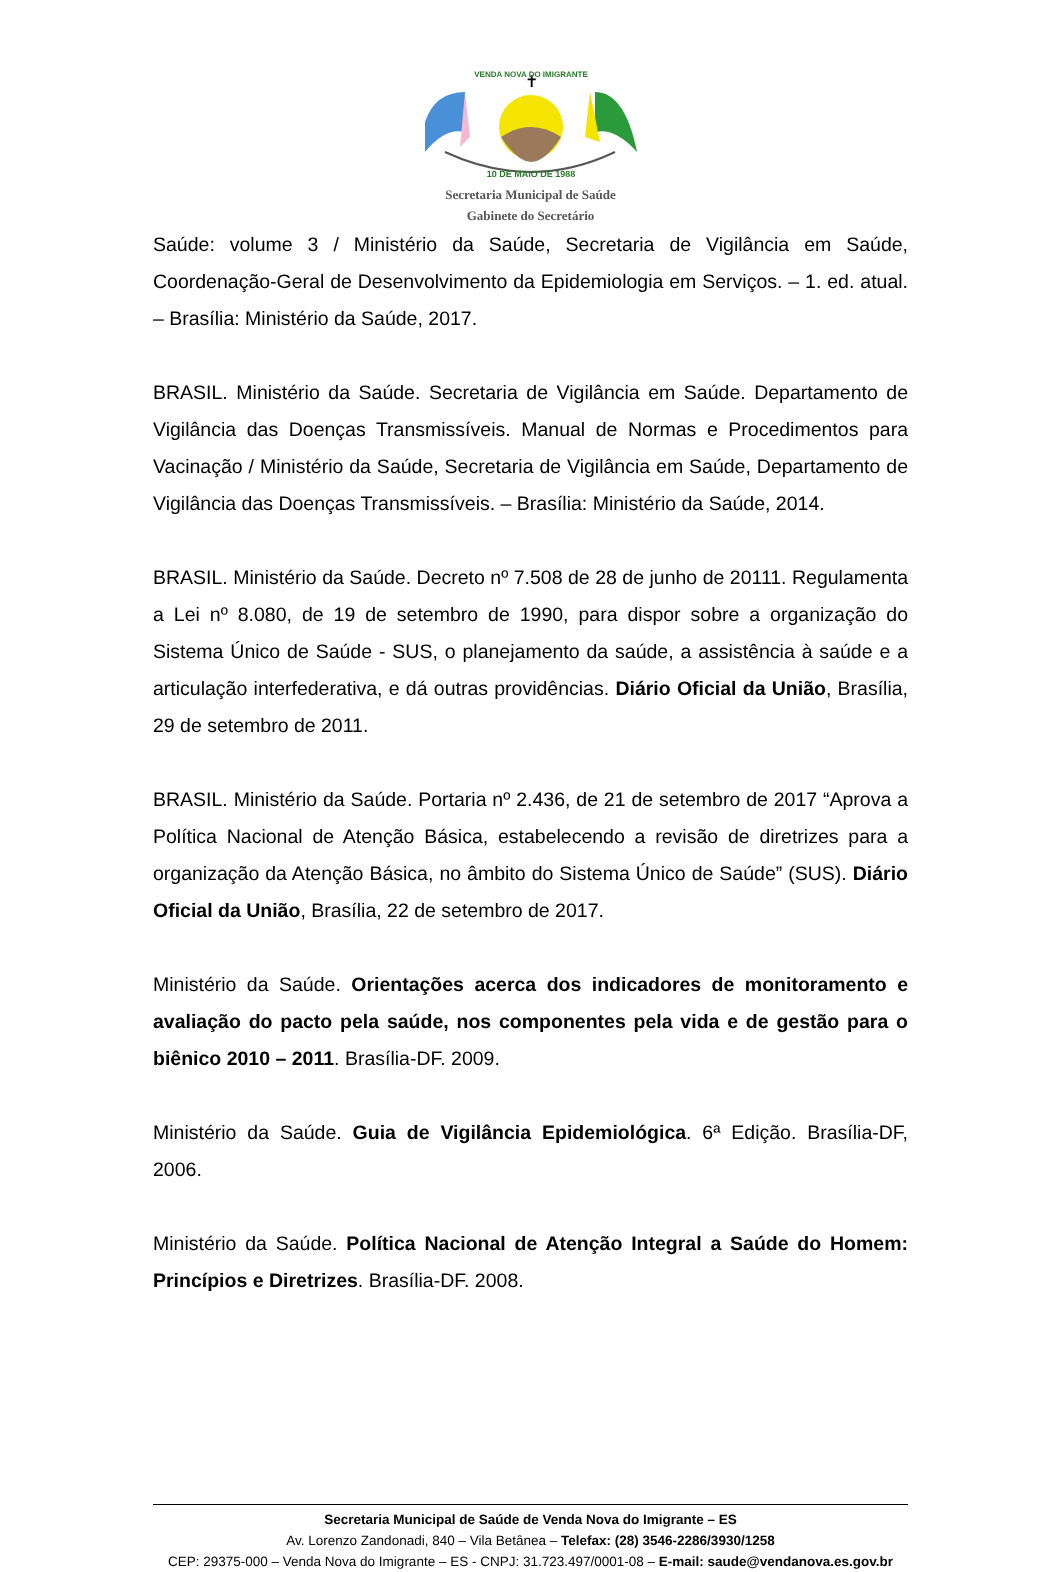✝
VENDA NOVA DO IMIGRANTE
10 DE MAIO DE 1988
Secretaria Municipal de Saúde
Gabinete do Secretário
Saúde: volume 3 / Ministério da Saúde, Secretaria de Vigilância em Saúde, Coordenação-Geral de Desenvolvimento da Epidemiologia em Serviços. – 1. ed. atual. – Brasília: Ministério da Saúde, 2017.
BRASIL. Ministério da Saúde. Secretaria de Vigilância em Saúde. Departamento de Vigilância das Doenças Transmissíveis. Manual de Normas e Procedimentos para Vacinação / Ministério da Saúde, Secretaria de Vigilância em Saúde, Departamento de Vigilância das Doenças Transmissíveis. – Brasília: Ministério da Saúde, 2014.
BRASIL. Ministério da Saúde. Decreto nº 7.508 de 28 de junho de 20111. Regulamenta a Lei nº 8.080, de 19 de setembro de 1990, para dispor sobre a organização do Sistema Único de Saúde - SUS, o planejamento da saúde, a assistência à saúde e a articulação interfederativa, e dá outras providências. Diário Oficial da União, Brasília, 29 de setembro de 2011.
BRASIL. Ministério da Saúde. Portaria nº 2.436, de 21 de setembro de 2017 “Aprova a Política Nacional de Atenção Básica, estabelecendo a revisão de diretrizes para a organização da Atenção Básica, no âmbito do Sistema Único de Saúde” (SUS). Diário Oficial da União, Brasília, 22 de setembro de 2017.
Ministério da Saúde. Orientações acerca dos indicadores de monitoramento e avaliação do pacto pela saúde, nos componentes pela vida e de gestão para o biênico 2010 – 2011. Brasília-DF. 2009.
Ministério da Saúde. Guia de Vigilância Epidemiológica. 6ª Edição. Brasília-DF, 2006.
Ministério da Saúde. Política Nacional de Atenção Integral a Saúde do Homem: Princípios e Diretrizes. Brasília-DF. 2008.
Secretaria Municipal de Saúde de Venda Nova do Imigrante – ES
Av. Lorenzo Zandonadi, 840 – Vila Betânea – Telefax: (28) 3546-2286/3930/1258
CEP: 29375-000 – Venda Nova do Imigrante – ES - CNPJ: 31.723.497/0001-08 – E-mail: saude@vendanova.es.gov.br